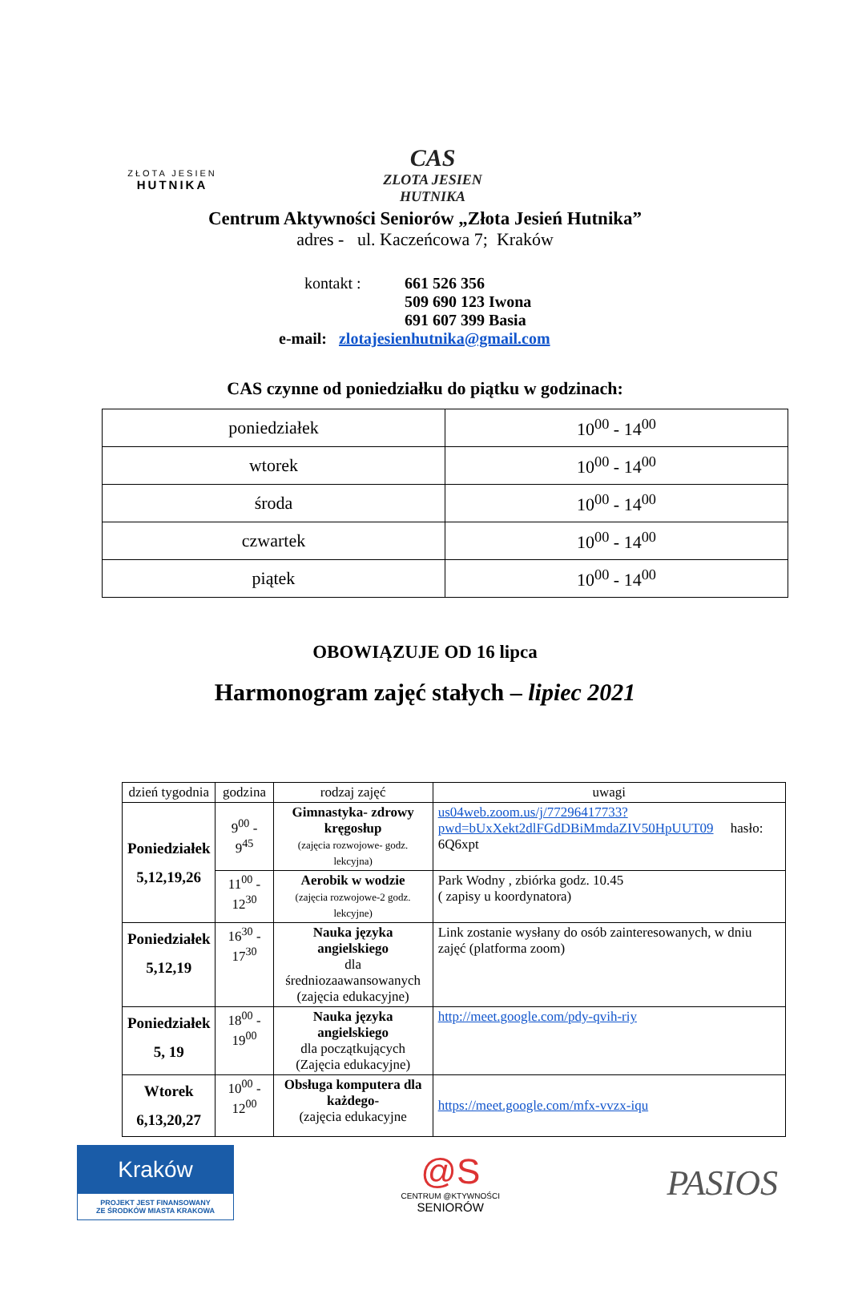ZŁOTA JESIEN
HUTNIKA
CAS
ZLOTA JESIEN HUTNIKA
Centrum Aktywności Seniorów „Złota Jesień Hutnika”
adres - ul. Kaczeńcowa 7; Kraków
kontakt : 661 526 356
509 690 123 Iwona
691 607 399 Basia
e-mail: zlotajesienhutnika@gmail.com
CAS czynne od poniedziałku do piątku w godzinach:
| poniedziałek | 10<sup>00</sup> - 14<sup>00</sup> |
| wtorek | 10<sup>00</sup> - 14<sup>00</sup> |
| środa | 10<sup>00</sup> - 14<sup>00</sup> |
| czwartek | 10<sup>00</sup> - 14<sup>00</sup> |
| piątek | 10<sup>00</sup> - 14<sup>00</sup> |
OBOWIĄZUJE OD 16 lipca
Harmonogram zajęć stałych – lipiec 2021
| dzień tygodnia | godzina | rodzaj zajęć | uwagi |
| --- | --- | --- | --- |
| Poniedziałek 5,12,19,26 | 9<sup>00</sup> - 9<sup>45</sup> | Gimnastyka- zdrowy kręgosłup (zajęcia rozwojowe- godz. lekcyjna) | us04web.zoom.us/j/77296417733?pwd=bUxXekt2dlFGdDBiMmdaZIV50HpUUT09 hasło: 6Q6xpt |
| | 11<sup>00</sup> - 12<sup>30</sup> | Aerobik w wodzie (zajęcia rozwojowe-2 godz. lekcyjne) | Park Wodny , zbiórka godz. 10.45 ( zapisy u koordynatora) |
| Poniedziałek 5,12,19 | 16<sup>30</sup> - 17<sup>30</sup> | Nauka języka angielskiego dla średniozaawansowanych (zajęcia edukacyjne) | Link zostanie wysłany do osób zainteresowanych, w dniu zajęć (platforma zoom) |
| Poniedziałek 5, 19 | 18<sup>00</sup> - 19<sup>00</sup> | Nauka języka angielskiego dla początkujących (Zajęcia edukacyjne) | http://meet.google.com/pdy-qvih-riy |
| Wtorek 6,13,20,27 | 10<sup>00</sup> - 12<sup>00</sup> | Obsługa komputera dla każdego- (zajęcia edukacyjne | https://meet.google.com/mfx-vvzx-iqu |
Kraków
PROJEKT JEST FINANSOWANY
ZE ŚRODKÓW MIASTA KRAKOWA
@S
CENTRUM @KTYWNOŚCI
SENIORÓW
PASIOS